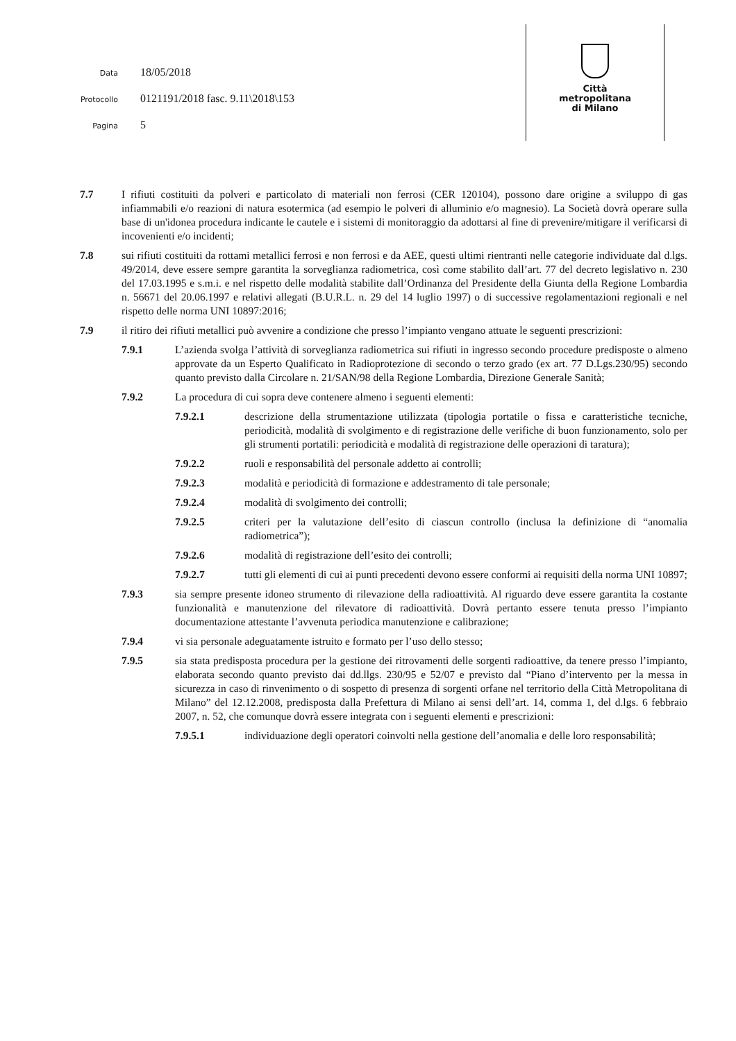Data 18/05/2018
Protocollo 0121191/2018 fasc. 9.11\2018\153
Pagina 5
Città
metropolitana
di Milano
7.7 I rifiuti costituiti da polveri e particolato di materiali non ferrosi (CER 120104), possono dare origine a sviluppo di gas infiammabili e/o reazioni di natura esotermica (ad esempio le polveri di alluminio e/o magnesio). La Società dovrà operare sulla base di un'idonea procedura indicante le cautele e i sistemi di monitoraggio da adottarsi al fine di prevenire/mitigare il verificarsi di incovenienti e/o incidenti;
7.8 sui rifiuti costituiti da rottami metallici ferrosi e non ferrosi e da AEE, questi ultimi rientranti nelle categorie individuate dal d.lgs. 49/2014, deve essere sempre garantita la sorveglianza radiometrica, così come stabilito dall’art. 77 del decreto legislativo n. 230 del 17.03.1995 e s.m.i. e nel rispetto delle modalità stabilite dall’Ordinanza del Presidente della Giunta della Regione Lombardia n. 56671 del 20.06.1997 e relativi allegati (B.U.R.L. n. 29 del 14 luglio 1997) o di successive regolamentazioni regionali e nel rispetto delle norma UNI 10897:2016;
7.9 il ritiro dei rifiuti metallici può avvenire a condizione che presso l’impianto vengano attuate le seguenti prescrizioni:
7.9.1 L’azienda svolga l’attività di sorveglianza radiometrica sui rifiuti in ingresso secondo procedure predisposte o almeno approvate da un Esperto Qualificato in Radioprotezione di secondo o terzo grado (ex art. 77 D.Lgs.230/95) secondo quanto previsto dalla Circolare n. 21/SAN/98 della Regione Lombardia, Direzione Generale Sanità;
7.9.2 La procedura di cui sopra deve contenere almeno i seguenti elementi:
7.9.2.1 descrizione della strumentazione utilizzata (tipologia portatile o fissa e caratteristiche tecniche, periodicità, modalità di svolgimento e di registrazione delle verifiche di buon funzionamento, solo per gli strumenti portatili: periodicità e modalità di registrazione delle operazioni di taratura);
7.9.2.2 ruoli e responsabilità del personale addetto ai controlli;
7.9.2.3 modalità e periodicità di formazione e addestramento di tale personale;
7.9.2.4 modalità di svolgimento dei controlli;
7.9.2.5 criteri per la valutazione dell’esito di ciascun controllo (inclusa la definizione di “anomalia radiometrica”);
7.9.2.6 modalità di registrazione dell’esito dei controlli;
7.9.2.7 tutti gli elementi di cui ai punti precedenti devono essere conformi ai requisiti della norma UNI 10897;
7.9.3 sia sempre presente idoneo strumento di rilevazione della radioattività. Al riguardo deve essere garantita la costante funzionalità e manutenzione del rilevatore di radioattività. Dovrà pertanto essere tenuta presso l’impianto documentazione attestante l’avvenuta periodica manutenzione e calibrazione;
7.9.4 vi sia personale adeguatamente istruito e formato per l’uso dello stesso;
7.9.5 sia stata predisposta procedura per la gestione dei ritrovamenti delle sorgenti radioattive, da tenere presso l’impianto, elaborata secondo quanto previsto dai dd.llgs. 230/95 e 52/07 e previsto dal “Piano d’intervento per la messa in sicurezza in caso di rinvenimento o di sospetto di presenza di sorgenti orfane nel territorio della Città Metropolitana di Milano” del 12.12.2008, predisposta dalla Prefettura di Milano ai sensi dell’art. 14, comma 1, del d.lgs. 6 febbraio 2007, n. 52, che comunque dovrà essere integrata con i seguenti elementi e prescrizioni:
7.9.5.1 individuazione degli operatori coinvolti nella gestione dell’anomalia e delle loro responsabilità;